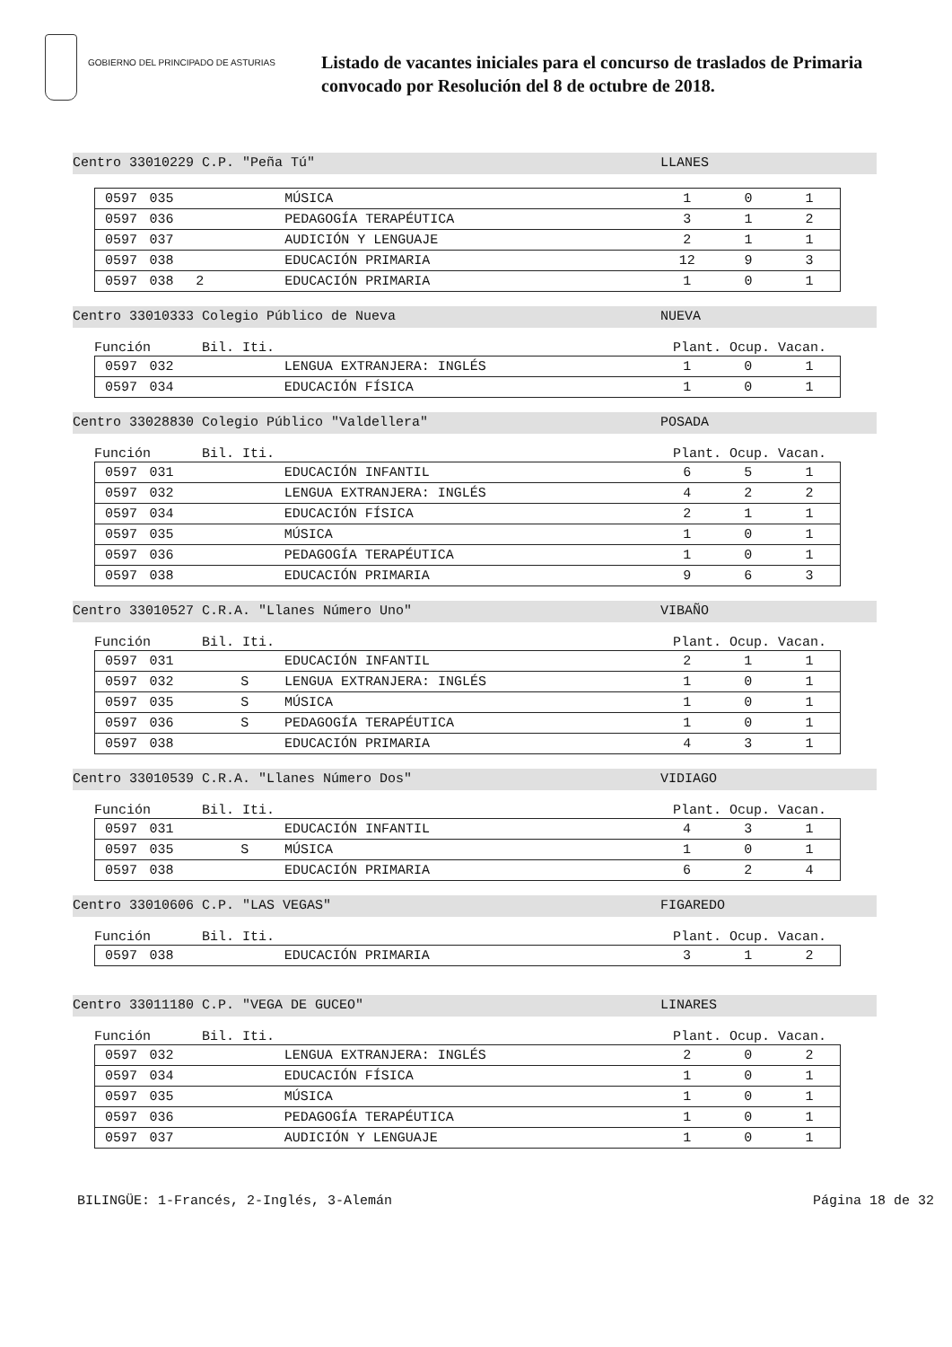GOBIERNO DEL PRINCIPADO DE ASTURIAS
Listado de vacantes iniciales para el concurso de traslados de Primaria
convocado por Resolución del 8 de octubre de 2018.
Centro 33010229 C.P. "Peña Tú" LLANES
| 0597 | 035 | | | MÚSICA | 1 | 0 | 1 |
| 0597 | 036 | | | PEDAGOGÍA TERAPÉUTICA | 3 | 1 | 2 |
| 0597 | 037 | | | AUDICIÓN Y LENGUAJE | 2 | 1 | 1 |
| 0597 | 038 | | | EDUCACIÓN PRIMARIA | 12 | 9 | 3 |
| 0597 | 038 | 2 | | EDUCACIÓN PRIMARIA | 1 | 0 | 1 |
Centro 33010333 Colegio Público de Nueva NUEVA
Función Bil. Iti. Plant. Ocup. Vacan.
| 0597 | 032 | | | LENGUA EXTRANJERA: INGLÉS | 1 | 0 | 1 |
| 0597 | 034 | | | EDUCACIÓN FÍSICA | 1 | 0 | 1 |
Centro 33028830 Colegio Público "Valdellera" POSADA
Función Bil. Iti. Plant. Ocup. Vacan.
| 0597 | 031 | | | EDUCACIÓN INFANTIL | 6 | 5 | 1 |
| 0597 | 032 | | | LENGUA EXTRANJERA: INGLÉS | 4 | 2 | 2 |
| 0597 | 034 | | | EDUCACIÓN FÍSICA | 2 | 1 | 1 |
| 0597 | 035 | | | MÚSICA | 1 | 0 | 1 |
| 0597 | 036 | | | PEDAGOGÍA TERAPÉUTICA | 1 | 0 | 1 |
| 0597 | 038 | | | EDUCACIÓN PRIMARIA | 9 | 6 | 3 |
Centro 33010527 C.R.A. "Llanes Número Uno" VIBAÑO
Función Bil. Iti. Plant. Ocup. Vacan.
| 0597 | 031 | | | EDUCACIÓN INFANTIL | 2 | 1 | 1 |
| 0597 | 032 | | S | LENGUA EXTRANJERA: INGLÉS | 1 | 0 | 1 |
| 0597 | 035 | | S | MÚSICA | 1 | 0 | 1 |
| 0597 | 036 | | S | PEDAGOGÍA TERAPÉUTICA | 1 | 0 | 1 |
| 0597 | 038 | | | EDUCACIÓN PRIMARIA | 4 | 3 | 1 |
Centro 33010539 C.R.A. "Llanes Número Dos" VIDIAGO
Función Bil. Iti. Plant. Ocup. Vacan.
| 0597 | 031 | | | EDUCACIÓN INFANTIL | 4 | 3 | 1 |
| 0597 | 035 | | S | MÚSICA | 1 | 0 | 1 |
| 0597 | 038 | | | EDUCACIÓN PRIMARIA | 6 | 2 | 4 |
Centro 33010606 C.P. "LAS VEGAS" FIGAREDO
Función Bil. Iti. Plant. Ocup. Vacan.
| 0597 | 038 | | | EDUCACIÓN PRIMARIA | 3 | 1 | 2 |
Centro 33011180 C.P. "VEGA DE GUCEO" LINARES
Función Bil. Iti. Plant. Ocup. Vacan.
| 0597 | 032 | | | LENGUA EXTRANJERA: INGLÉS | 2 | 0 | 2 |
| 0597 | 034 | | | EDUCACIÓN FÍSICA | 1 | 0 | 1 |
| 0597 | 035 | | | MÚSICA | 1 | 0 | 1 |
| 0597 | 036 | | | PEDAGOGÍA TERAPÉUTICA | 1 | 0 | 1 |
| 0597 | 037 | | | AUDICIÓN Y LENGUAJE | 1 | 0 | 1 |
BILINGÜE: 1-Francés, 2-Inglés, 3-Alemán Página 18 de 32